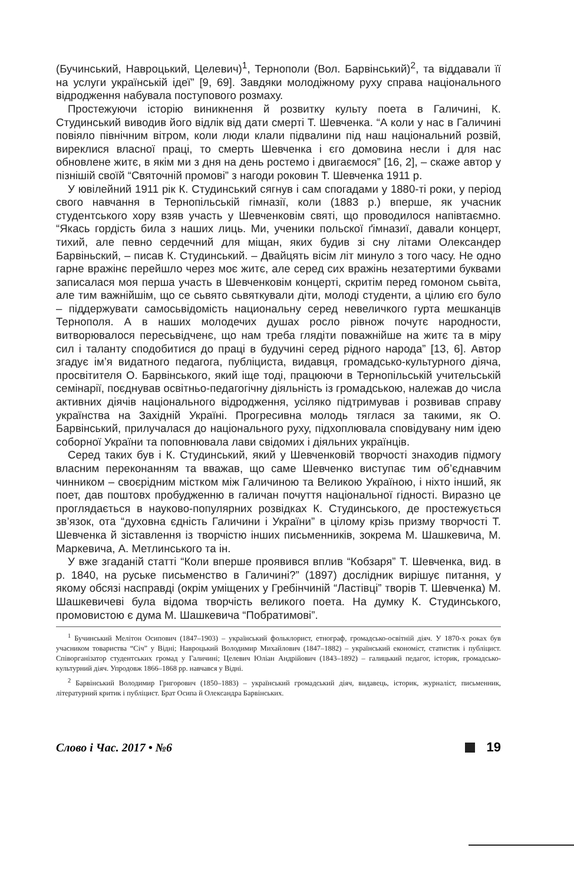(Бучинський, Навроцький, Целевич)<sup>1</sup>, Тернополи (Вол. Барвінський)<sup>2</sup>, та віддавали її на услуги українській ідеї” [9, 69]. Завдяки молодіжному руху справа національного відродження набувала поступового розмаху.
Простежуючи історію виникнення й розвитку культу поета в Галичині, К. Студинський виводив його відлік від дати смерті Т. Шевченка. “А коли у нас в Галичині повіяло північним вітром, коли люди клали підвалини під наш національний розвій, виреклися власної праці, то смерть Шевченка і єго домовина несли і для нас обновлене житє, в якім ми з дня на день ростемо і двигаємося” [16, 2], – скаже автор у пізнішій своїй “Святочній промові” з нагоди роковин Т. Шевченка 1911 р.
У ювілейний 1911 рік К. Студинський сягнув і сам спогадами у 1880-ті роки, у період свого навчання в Тернопільській гімназії, коли (1883 р.) вперше, як учасник студентського хору взяв участь у Шевченковім святі, що проводилося напівтаємно. “Якась гордість била з наших лиць. Ми, ученики польскої ґімназиї, давали концерт, тихий, але певно сердечний для міщан, яких будив зі сну літами Олександер Барвіньский, – писав К. Студинський. – Двайцять вісім літ минуло з того часу. Не одно гарне вражінє перейшло через моє житє, але серед сих вражінь незатертими буквами записалася моя перша участь в Шевченковім концерті, скритім перед гомоном сьвіта, але тим важнійшім, що се сьвято сьвяткували діти, молоді студенти, а цілию єго було – піддержувати самосьвідомість национальну серед невеличкого гурта мешканців Тернополя. А в наших молодечих душах росло рівнож почутє народности, витворювалося пересьвідченє, що нам треба глядіти поважнійше на житє та в міру сил і таланту сподобитися до праці в будучині серед рідного народа” [13, 6]. Автор згадує ім’я видатного педагога, публіциста, видавця, громадсько-культурного діяча, просвітителя О. Барвінського, який іще тоді, працюючи в Тернопільській учительській семінарії, поєднував освітньо-педагогічну діяльність із громадською, належав до числа активних діячів національного відродження, усіляко підтримував і розвивав справу українства на Західній Україні. Прогресивна молодь тяглася за такими, як О. Барвінський, прилучалася до національного руху, підхоплювала сповідувану ним ідею соборної України та поповнювала лави свідомих і діяльних українців.
Серед таких був і К. Студинський, який у Шевченковій творчості знаходив підмогу власним переконанням та вважав, що саме Шевченко виступає тим об’єднавчим чинником – своєрідним містком між Галичиною та Великою Україною, і ніхто інший, як поет, дав поштовх пробудженню в галичан почуття національної гідності. Виразно це проглядається в науково-популярних розвідках К. Студинського, де простежується зв’язок, ота “духовна єдність Галичини і України” в цілому крізь призму творчості Т. Шевченка й зіставлення із творчістю інших письменників, зокрема М. Шашкевича, М. Маркевича, А. Метлинського та ін.
У вже згаданій статті “Коли вперше проявився вплив “Кобзаря” Т. Шевченка, вид. в р. 1840, на руське письменство в Галичині?” (1897) дослідник вирішує питання, у якому обсязі насправді (окрім уміщених у Гребінчиній “Ластівці” творів Т. Шевченка) М. Шашкевичеві була відома творчість великого поета. На думку К. Студинського, промовистою є дума М. Шашкевича “Побратимові”.
<sup>1</sup> Бучинський Мелітон Осипович (1847–1903) – український фольклорист, етнограф, громадсько-освітній діяч. У 1870-х роках був учасником товариства “Січ” у Відні; Навроцький Володимир Михайлович (1847–1882) – український економіст, статистик і публіцист. Співорганізатор студентських громад у Галичині; Целевич Юліан Андрійович (1843–1892) – галицький педагог, історик, громадсько-культурний діяч. Упродовж 1866–1868 рр. навчався у Відні.
<sup>2</sup> Барвінський Володимир Григорович (1850–1883) – український громадський діяч, видавець, історик, журналіст, письменник, літературний критик і публіцист. Брат Осипа й Олександра Барвінських.
Слово і Час. 2017 • №6 19